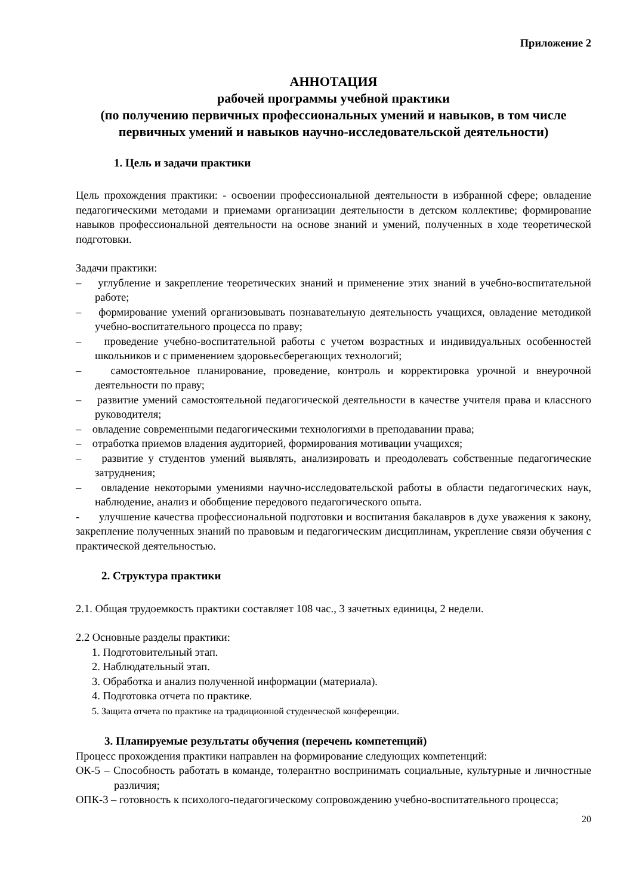Приложение 2
АННОТАЦИЯ
рабочей программы учебной практики
(по получению первичных профессиональных умений и навыков, в том числе первичных умений и навыков научно-исследовательской деятельности)
1. Цель и задачи практики
Цель прохождения практики: - освоении профессиональной деятельности в избранной сфере; овладение педагогическими методами и приемами организации деятельности в детском коллективе; формирование навыков профессиональной деятельности на основе знаний и умений, полученных в ходе теоретической подготовки.
Задачи практики:
– углубление и закрепление теоретических знаний и применение этих знаний в учебно-воспитательной работе;
– формирование умений организовывать познавательную деятельность учащихся, овладение методикой учебно-воспитательного процесса по праву;
– проведение учебно-воспитательной работы с учетом возрастных и индивидуальных особенностей школьников и с применением здоровьесберегающих технологий;
– самостоятельное планирование, проведение, контроль и корректировка урочной и внеурочной деятельности по праву;
– развитие умений самостоятельной педагогической деятельности в качестве учителя права и классного руководителя;
– овладение современными педагогическими технологиями в преподавании права;
– отработка приемов владения аудиторией, формирования мотивации учащихся;
– развитие у студентов умений выявлять, анализировать и преодолевать собственные педагогические затруднения;
– овладение некоторыми умениями научно-исследовательской работы в области педагогических наук, наблюдение, анализ и обобщение передового педагогического опыта.
- улучшение качества профессиональной подготовки и воспитания бакалавров в духе уважения к закону, закрепление полученных знаний по правовым и педагогическим дисциплинам, укрепление связи обучения с практической деятельностью.
2. Структура практики
2.1. Общая трудоемкость практики составляет 108 час., 3 зачетных единицы, 2 недели.
2.2 Основные разделы практики:
1. Подготовительный этап.
2. Наблюдательный этап.
3. Обработка и анализ полученной информации (материала).
4. Подготовка отчета по практике.
5. Защита отчета по практике на традиционной студенческой конференции.
3. Планируемые результаты обучения (перечень компетенций)
Процесс прохождения практики направлен на формирование следующих компетенций:
ОК-5 – Способность работать в команде, толерантно воспринимать социальные, культурные и личностные различия;
ОПК-3 – готовность к психолого-педагогическому сопровождению учебно-воспитательного процесса;
20